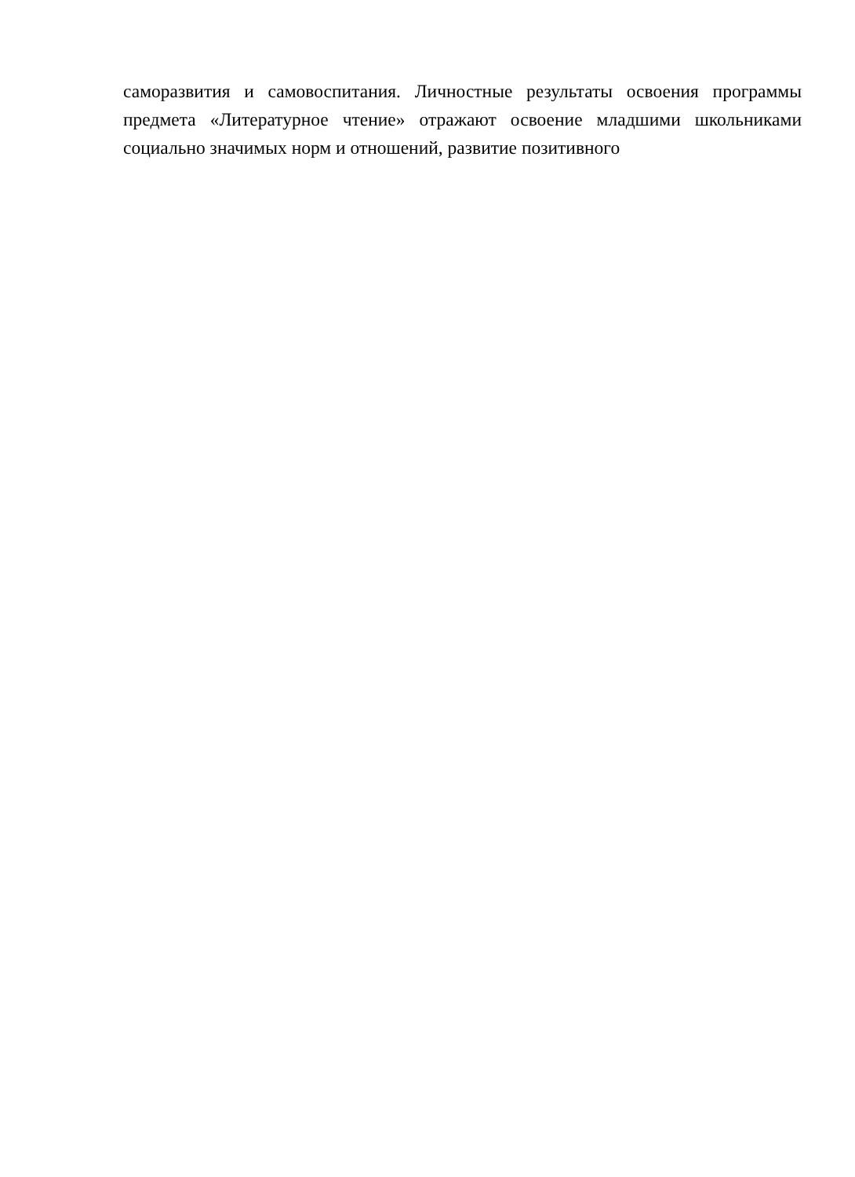саморазвития и самовоспитания. Личностные результаты освоения программы
предмета «Литературное чтение» отражают освоение младшими школьниками
социально значимых норм и отношений, развитие позитивного